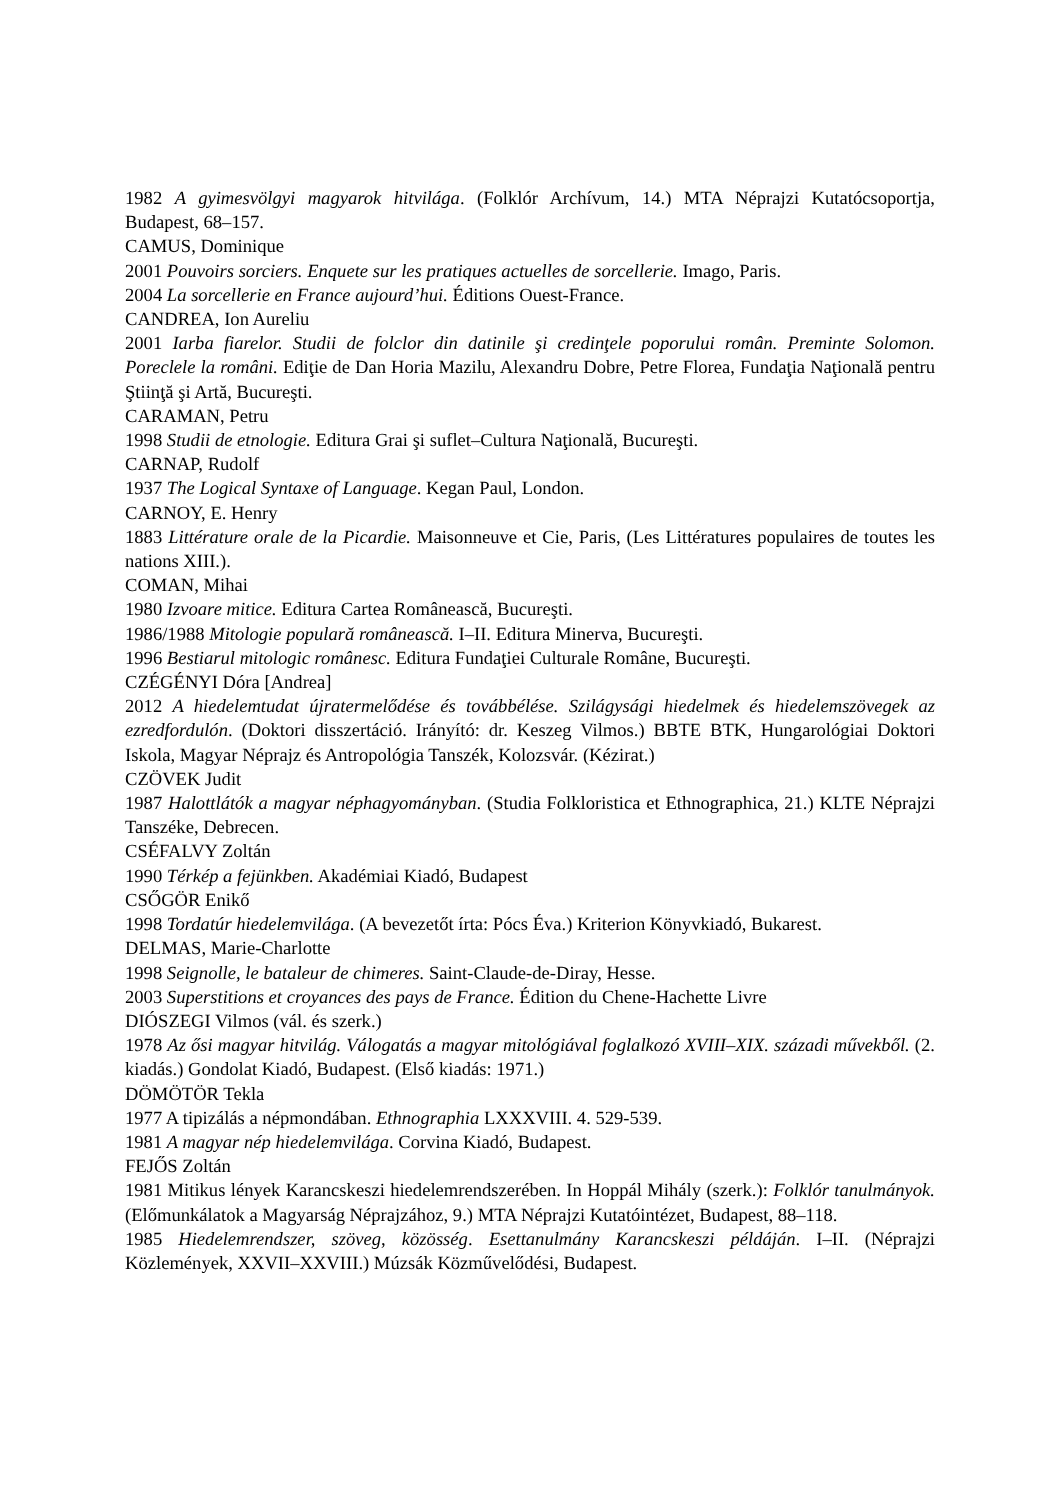1982 A gyimesvölgyi magyarok hitvilága. (Folklór Archívum, 14.) MTA Néprajzi Kutatócsoportja, Budapest, 68–157.
CAMUS, Dominique
2001 Pouvoirs sorciers. Enquete sur les pratiques actuelles de sorcellerie. Imago, Paris.
2004 La sorcellerie en France aujourd’hui. Éditions Ouest-France.
CANDREA, Ion Aureliu
2001 Iarba fiarelor. Studii de folclor din datinile şi credinţele poporului român. Preminte Solomon. Poreclele la români. Ediţie de Dan Horia Mazilu, Alexandru Dobre, Petre Florea, Fundaţia Naţională pentru Ştiinţă şi Artă, Bucureşti.
CARAMAN, Petru
1998 Studii de etnologie. Editura Grai şi suflet–Cultura Naţională, Bucureşti.
CARNAP, Rudolf
1937 The Logical Syntaxe of Language. Kegan Paul, London.
CARNOY, E. Henry
1883 Littérature orale de la Picardie. Maisonneuve et Cie, Paris, (Les Littératures populaires de toutes les nations XIII.).
COMAN, Mihai
1980 Izvoare mitice. Editura Cartea Românească, Bucureşti.
1986/1988 Mitologie populară românească. I–II. Editura Minerva, Bucureşti.
1996 Bestiarul mitologic românesc. Editura Fundaţiei Culturale Române, Bucureşti.
CZÉGÉNYI Dóra [Andrea]
2012 A hiedelemtudat újratermelődése és továbbélése. Szilágysági hiedelmek és hiedelemszövegek az ezredfordulón. (Doktori disszertáció. Irányító: dr. Keszeg Vilmos.) BBTE BTK, Hungarológiai Doktori Iskola, Magyar Néprajz és Antropológia Tanszék, Kolozsvár. (Kézirat.)
CZÖVEK Judit
1987 Halottlátók a magyar néphagyományban. (Studia Folkloristica et Ethnographica, 21.) KLTE Néprajzi Tanszéke, Debrecen.
CSÉFALVY Zoltán
1990 Térkép a fejünkben. Akadémiai Kiadó, Budapest
CSŐGÖR Enikő
1998 Tordatúr hiedelemvilága. (A bevezetőt írta: Pócs Éva.) Kriterion Könyvkiadó, Bukarest.
DELMAS, Marie-Charlotte
1998 Seignolle, le bataleur de chimeres. Saint-Claude-de-Diray, Hesse.
2003 Superstitions et croyances des pays de France. Édition du Chene-Hachette Livre
DIÓSZEGI Vilmos (vál. és szerk.)
1978 Az ősi magyar hitvilág. Válogatás a magyar mitológiával foglalkozó XVIII–XIX. századi művekből. (2. kiadás.) Gondolat Kiadó, Budapest. (Első kiadás: 1971.)
DÖMÖTÖR Tekla
1977 A tipizálás a népmondában. Ethnographia LXXXVIII. 4. 529-539.
1981 A magyar nép hiedelemvilága. Corvina Kiadó, Budapest.
FEJŐS Zoltán
1981 Mitikus lények Karancskeszi hiedelemrendszerében. In Hoppál Mihály (szerk.): Folklór tanulmányok. (Előmunkálatok a Magyarság Néprajzához, 9.) MTA Néprajzi Kutatóintézet, Budapest, 88–118.
1985 Hiedelemrendszer, szöveg, közösség. Esettanulmány Karancskeszi példáján. I–II. (Néprajzi Közlemények, XXVII–XXVIII.) Múzsák Közművelődési, Budapest.